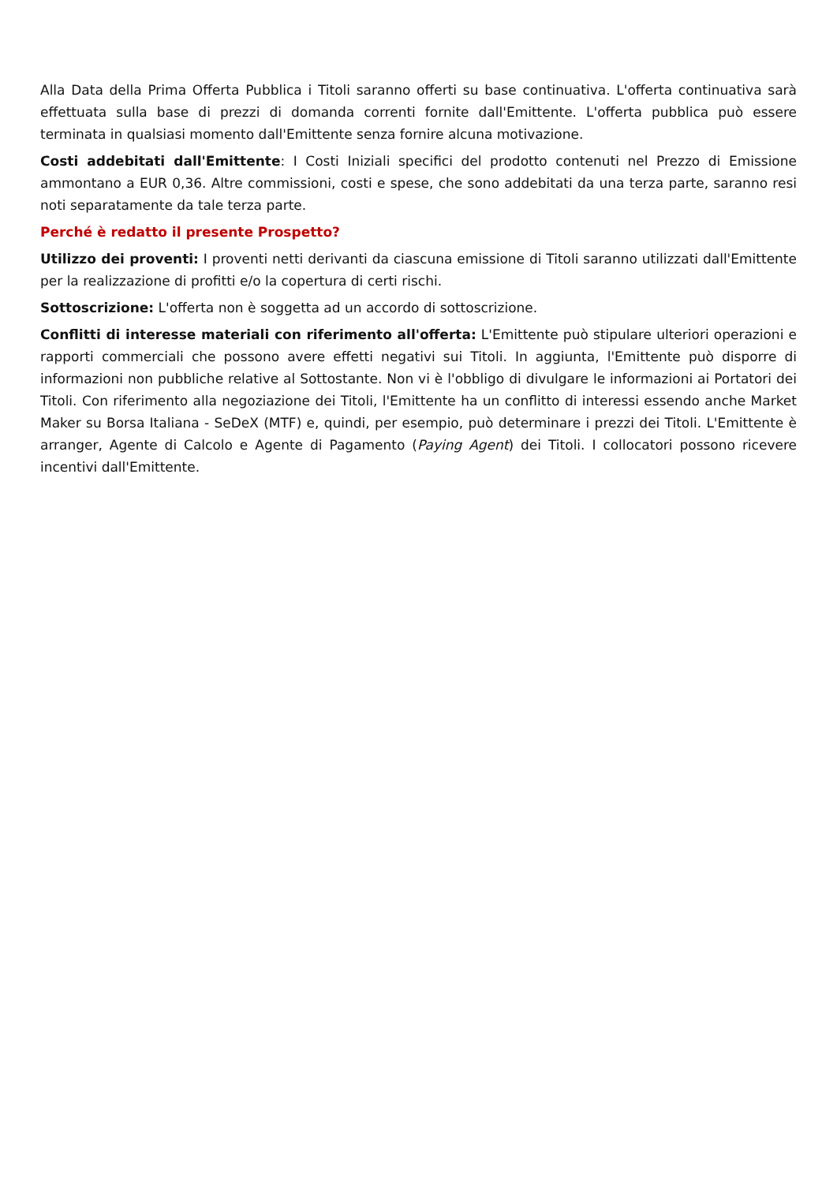Alla Data della Prima Offerta Pubblica i Titoli saranno offerti su base continuativa. L'offerta continuativa sarà effettuata sulla base di prezzi di domanda correnti fornite dall'Emittente. L'offerta pubblica può essere terminata in qualsiasi momento dall'Emittente senza fornire alcuna motivazione.
Costi addebitati dall'Emittente: I Costi Iniziali specifici del prodotto contenuti nel Prezzo di Emissione ammontano a EUR 0,36. Altre commissioni, costi e spese, che sono addebitati da una terza parte, saranno resi noti separatamente da tale terza parte.
Perché è redatto il presente Prospetto?
Utilizzo dei proventi: I proventi netti derivanti da ciascuna emissione di Titoli saranno utilizzati dall'Emittente per la realizzazione di profitti e/o la copertura di certi rischi.
Sottoscrizione: L'offerta non è soggetta ad un accordo di sottoscrizione.
Conflitti di interesse materiali con riferimento all'offerta: L'Emittente può stipulare ulteriori operazioni e rapporti commerciali che possono avere effetti negativi sui Titoli. In aggiunta, l'Emittente può disporre di informazioni non pubbliche relative al Sottostante. Non vi è l'obbligo di divulgare le informazioni ai Portatori dei Titoli. Con riferimento alla negoziazione dei Titoli, l'Emittente ha un conflitto di interessi essendo anche Market Maker su Borsa Italiana - SeDeX (MTF) e, quindi, per esempio, può determinare i prezzi dei Titoli. L'Emittente è arranger, Agente di Calcolo e Agente di Pagamento (Paying Agent) dei Titoli. I collocatori possono ricevere incentivi dall'Emittente.